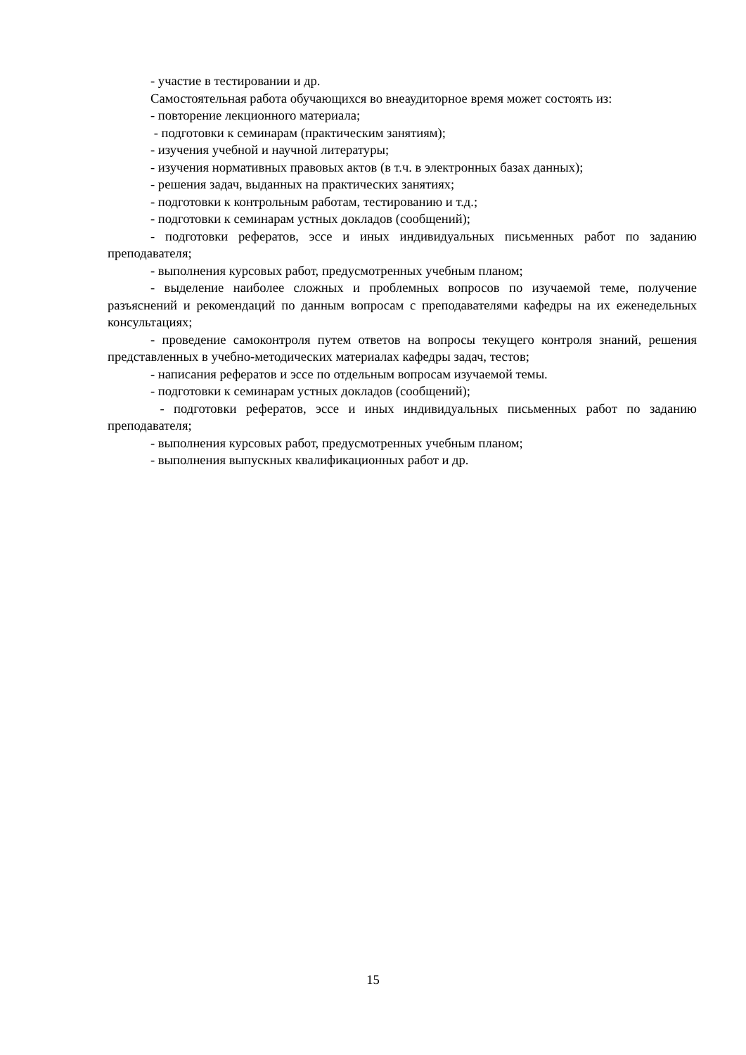- участие в тестировании и др.
Самостоятельная работа обучающихся во внеаудиторное время может состоять из:
- повторение лекционного материала;
- подготовки к семинарам (практическим занятиям);
- изучения учебной и научной литературы;
- изучения нормативных правовых актов (в т.ч. в электронных базах данных);
- решения задач, выданных на практических занятиях;
- подготовки к контрольным работам, тестированию и т.д.;
- подготовки к семинарам устных докладов (сообщений);
- подготовки рефератов, эссе и иных индивидуальных письменных работ по заданию преподавателя;
- выполнения курсовых работ, предусмотренных учебным планом;
- выделение наиболее сложных и проблемных вопросов по изучаемой теме, получение разъяснений и рекомендаций по данным вопросам с преподавателями кафедры на их еженедельных консультациях;
- проведение самоконтроля путем ответов на вопросы текущего контроля знаний, решения представленных в учебно-методических материалах кафедры задач, тестов;
- написания рефератов и эссе по отдельным вопросам изучаемой темы.
- подготовки к семинарам устных докладов (сообщений);
- подготовки рефератов, эссе и иных индивидуальных письменных работ по заданию преподавателя;
- выполнения курсовых работ, предусмотренных учебным планом;
- выполнения выпускных квалификационных работ и др.
15